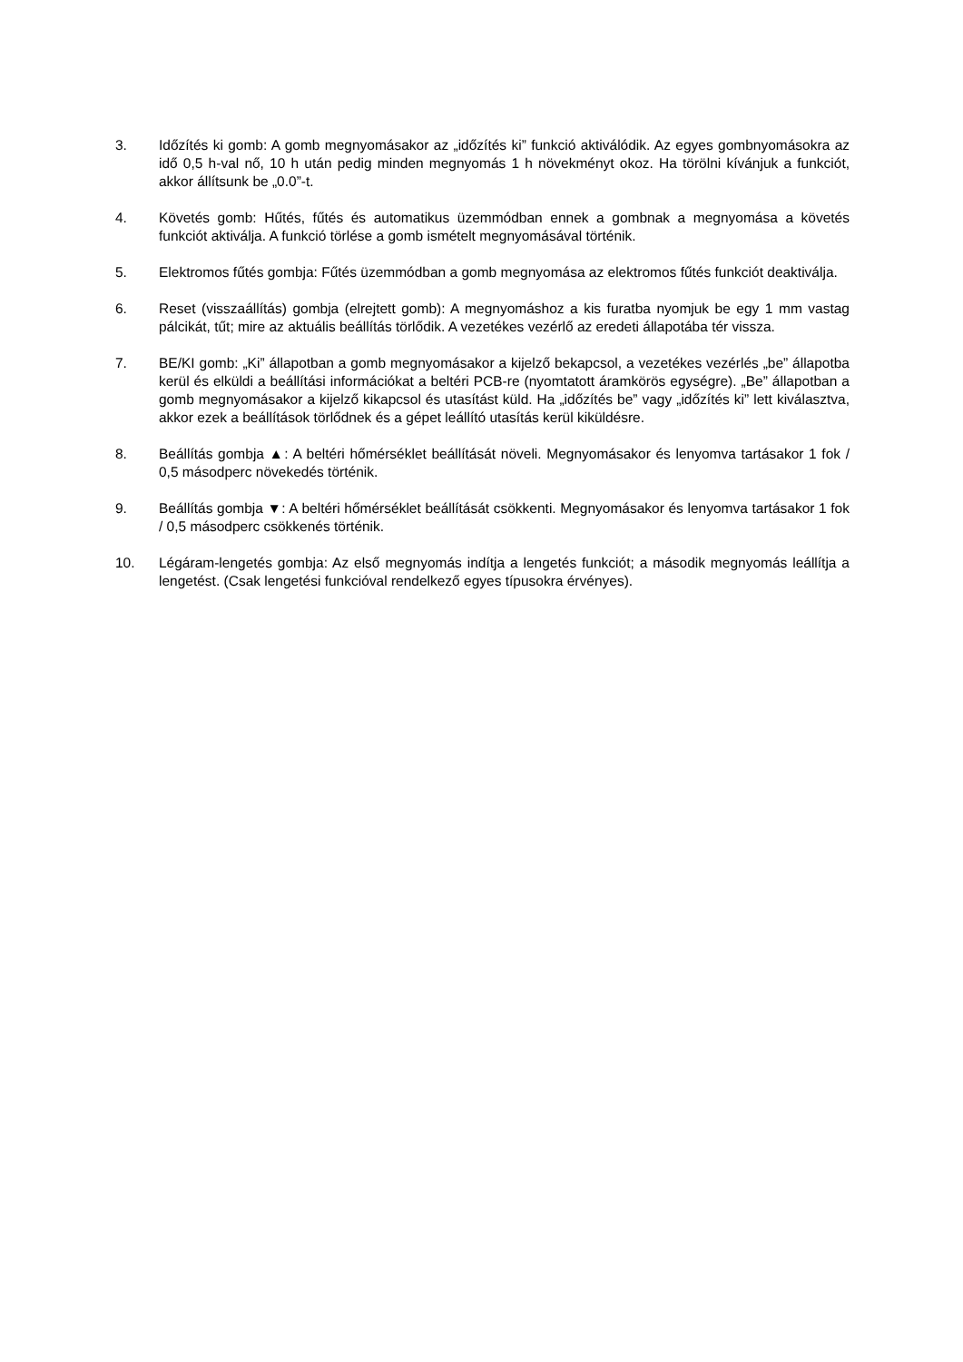3. Időzítés ki gomb: A gomb megnyomásakor az „időzítés ki” funkció aktiválódik. Az egyes gombnyomásokra az idő 0,5 h-val nő, 10 h után pedig minden megnyomás 1 h növekményt okoz. Ha törölni kívánjuk a funkciót, akkor állítsunk be „0.0”-t.
4. Követés gomb: Hűtés, fűtés és automatikus üzemmódban ennek a gombnak a megnyomása a követés funkciót aktiválja. A funkció törlése a gomb ismételt megnyomásával történik.
5. Elektromos fűtés gombja: Fűtés üzemmódban a gomb megnyomása az elektromos fűtés funkciót deaktiválja.
6. Reset (visszaállítás) gombja (elrejtett gomb): A megnyomáshoz a kis furatba nyomjuk be egy 1 mm vastag pálcikát, tűt; mire az aktuális beállítás törlődik. A vezetékes vezérlő az eredeti állapotába tér vissza.
7. BE/KI gomb: „Ki” állapotban a gomb megnyomásakor a kijelző bekapcsol, a vezetékes vezérlés „be” állapotba kerül és elküldi a beállítási információkat a beltéri PCB-re (nyomtatott áramkörös egységre). „Be” állapotban a gomb megnyomásakor a kijelző kikapcsol és utasítást küld. Ha „időzítés be” vagy „időzítés ki” lett kiválasztva, akkor ezek a beállítások törlődnek és a gépet leállító utasítás kerül kiküldésre.
8. Beállítás gombja ▲: A beltéri hőmérséklet beállítását növeli. Megnyomásakor és lenyomva tartásakor 1 fok / 0,5 másodperc növekedés történik.
9. Beállítás gombja ▼: A beltéri hőmérséklet beállítását csökkenti. Megnyomásakor és lenyomva tartásakor 1 fok / 0,5 másodperc csökkenés történik.
10. Légáram-lengetés gombja: Az első megnyomás indítja a lengetés funkciót; a második megnyomás leállítja a lengetést. (Csak lengetési funkcióval rendelkező egyes típusokra érvényes).